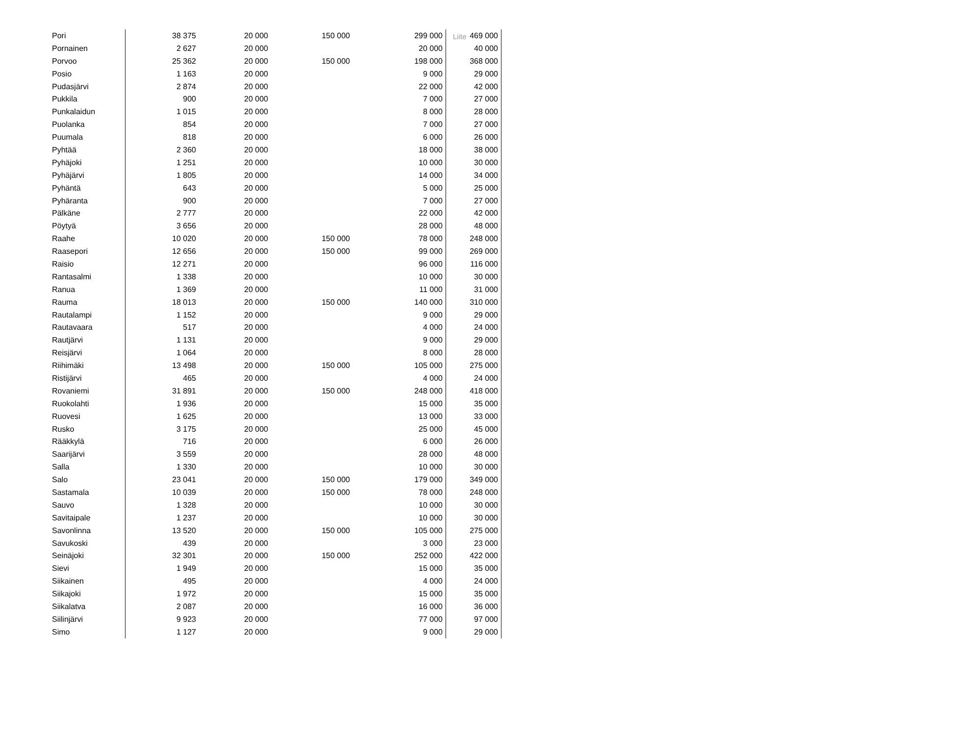Liite
| Pori | 38 375 | 20 000 | 150 000 | 299 000 | 469 000 |
| Pornainen | 2 627 | 20 000 | | 20 000 | 40 000 |
| Porvoo | 25 362 | 20 000 | 150 000 | 198 000 | 368 000 |
| Posio | 1 163 | 20 000 | | 9 000 | 29 000 |
| Pudasjärvi | 2 874 | 20 000 | | 22 000 | 42 000 |
| Pukkila | 900 | 20 000 | | 7 000 | 27 000 |
| Punkalaidun | 1 015 | 20 000 | | 8 000 | 28 000 |
| Puolanka | 854 | 20 000 | | 7 000 | 27 000 |
| Puumala | 818 | 20 000 | | 6 000 | 26 000 |
| Pyhtää | 2 360 | 20 000 | | 18 000 | 38 000 |
| Pyhäjoki | 1 251 | 20 000 | | 10 000 | 30 000 |
| Pyhäjärvi | 1 805 | 20 000 | | 14 000 | 34 000 |
| Pyhäntä | 643 | 20 000 | | 5 000 | 25 000 |
| Pyhäranta | 900 | 20 000 | | 7 000 | 27 000 |
| Pälkäne | 2 777 | 20 000 | | 22 000 | 42 000 |
| Pöytyä | 3 656 | 20 000 | | 28 000 | 48 000 |
| Raahe | 10 020 | 20 000 | 150 000 | 78 000 | 248 000 |
| Raasepori | 12 656 | 20 000 | 150 000 | 99 000 | 269 000 |
| Raisio | 12 271 | 20 000 | | 96 000 | 116 000 |
| Rantasalmi | 1 338 | 20 000 | | 10 000 | 30 000 |
| Ranua | 1 369 | 20 000 | | 11 000 | 31 000 |
| Rauma | 18 013 | 20 000 | 150 000 | 140 000 | 310 000 |
| Rautalampi | 1 152 | 20 000 | | 9 000 | 29 000 |
| Rautavaara | 517 | 20 000 | | 4 000 | 24 000 |
| Rautjärvi | 1 131 | 20 000 | | 9 000 | 29 000 |
| Reisjärvi | 1 064 | 20 000 | | 8 000 | 28 000 |
| Riihimäki | 13 498 | 20 000 | 150 000 | 105 000 | 275 000 |
| Ristijärvi | 465 | 20 000 | | 4 000 | 24 000 |
| Rovaniemi | 31 891 | 20 000 | 150 000 | 248 000 | 418 000 |
| Ruokolahti | 1 936 | 20 000 | | 15 000 | 35 000 |
| Ruovesi | 1 625 | 20 000 | | 13 000 | 33 000 |
| Rusko | 3 175 | 20 000 | | 25 000 | 45 000 |
| Rääkkylä | 716 | 20 000 | | 6 000 | 26 000 |
| Saarijärvi | 3 559 | 20 000 | | 28 000 | 48 000 |
| Salla | 1 330 | 20 000 | | 10 000 | 30 000 |
| Salo | 23 041 | 20 000 | 150 000 | 179 000 | 349 000 |
| Sastamala | 10 039 | 20 000 | 150 000 | 78 000 | 248 000 |
| Sauvo | 1 328 | 20 000 | | 10 000 | 30 000 |
| Savitaipale | 1 237 | 20 000 | | 10 000 | 30 000 |
| Savonlinna | 13 520 | 20 000 | 150 000 | 105 000 | 275 000 |
| Savukoski | 439 | 20 000 | | 3 000 | 23 000 |
| Seinäjoki | 32 301 | 20 000 | 150 000 | 252 000 | 422 000 |
| Sievi | 1 949 | 20 000 | | 15 000 | 35 000 |
| Siikainen | 495 | 20 000 | | 4 000 | 24 000 |
| Siikajoki | 1 972 | 20 000 | | 15 000 | 35 000 |
| Siikalatva | 2 087 | 20 000 | | 16 000 | 36 000 |
| Siilinjärvi | 9 923 | 20 000 | | 77 000 | 97 000 |
| Simo | 1 127 | 20 000 | | 9 000 | 29 000 |